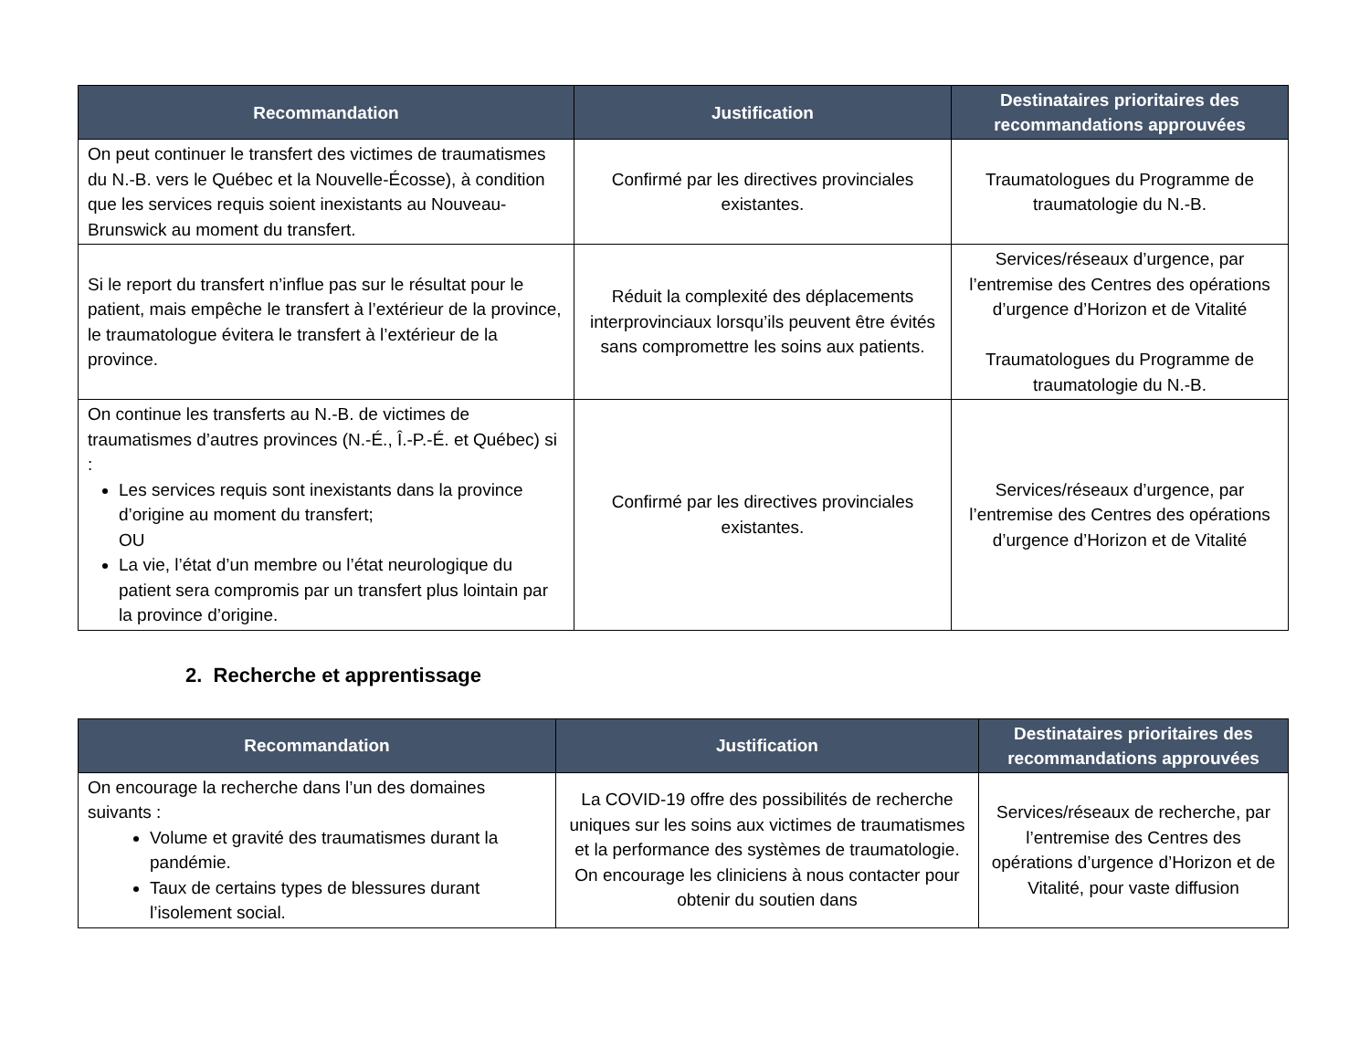| Recommandation | Justification | Destinataires prioritaires des recommandations approuvées |
| --- | --- | --- |
| On peut continuer le transfert des victimes de traumatismes du N.-B. vers le Québec et la Nouvelle-Écosse), à condition que les services requis soient inexistants au Nouveau-Brunswick au moment du transfert. | Confirmé par les directives provinciales existantes. | Traumatologues du Programme de traumatologie du N.-B. |
| Si le report du transfert n’influe pas sur le résultat pour le patient, mais empêche le transfert à l’extérieur de la province, le traumatologue évitera le transfert à l’extérieur de la province. | Réduit la complexité des déplacements interprovinciaux lorsqu’ils peuvent être évités sans compromettre les soins aux patients. | Services/réseaux d’urgence, par l’entremise des Centres des opérations d’urgence d’Horizon et de Vitalité Traumatologues du Programme de traumatologie du N.-B. |
| On continue les transferts au N.-B. de victimes de traumatismes d’autres provinces (N.-É., Î.-P.-É. et Québec) si : Les services requis sont inexistants dans la province d’origine au moment du transfert; OU La vie, l’état d’un membre ou l’état neurologique du patient sera compromis par un transfert plus lointain par la province d’origine. | Confirmé par les directives provinciales existantes. | Services/réseaux d’urgence, par l’entremise des Centres des opérations d’urgence d’Horizon et de Vitalité |
2. Recherche et apprentissage
| Recommandation | Justification | Destinataires prioritaires des recommandations approuvées |
| --- | --- | --- |
| On encourage la recherche dans l’un des domaines suivants : Volume et gravité des traumatismes durant la pandémie. Taux de certains types de blessures durant l’isolement social. | La COVID-19 offre des possibilités de recherche uniques sur les soins aux victimes de traumatismes et la performance des systèmes de traumatologie. On encourage les cliniciens à nous contacter pour obtenir du soutien dans | Services/réseaux de recherche, par l’entremise des Centres des opérations d’urgence d’Horizon et de Vitalité, pour vaste diffusion |